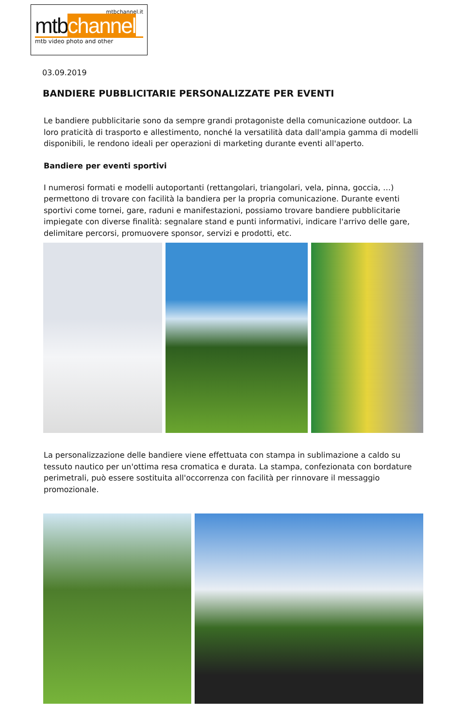mtbchannel.it
mtbchannel
mtb video photo and other
03.09.2019
BANDIERE PUBBLICITARIE PERSONALIZZATE PER EVENTI
Le bandiere pubblicitarie sono da sempre grandi protagoniste della comunicazione outdoor. La loro praticità di trasporto e allestimento, nonché la versatilità data dall'ampia gamma di modelli disponibili, le rendono ideali per operazioni di marketing durante eventi all'aperto.
Bandiere per eventi sportivi
I numerosi formati e modelli autoportanti (rettangolari, triangolari, vela, pinna, goccia, …) permettono di trovare con facilità la bandiera per la propria comunicazione. Durante eventi sportivi come tornei, gare, raduni e manifestazioni, possiamo trovare bandiere pubblicitarie impiegate con diverse finalità: segnalare stand e punti informativi, indicare l'arrivo delle gare, delimitare percorsi, promuovere sponsor, servizi e prodotti, etc.
La personalizzazione delle bandiere viene effettuata con stampa in sublimazione a caldo su tessuto nautico per un'ottima resa cromatica e durata. La stampa, confezionata con bordature perimetrali, può essere sostituita all'occorrenza con facilità per rinnovare il messaggio promozionale.